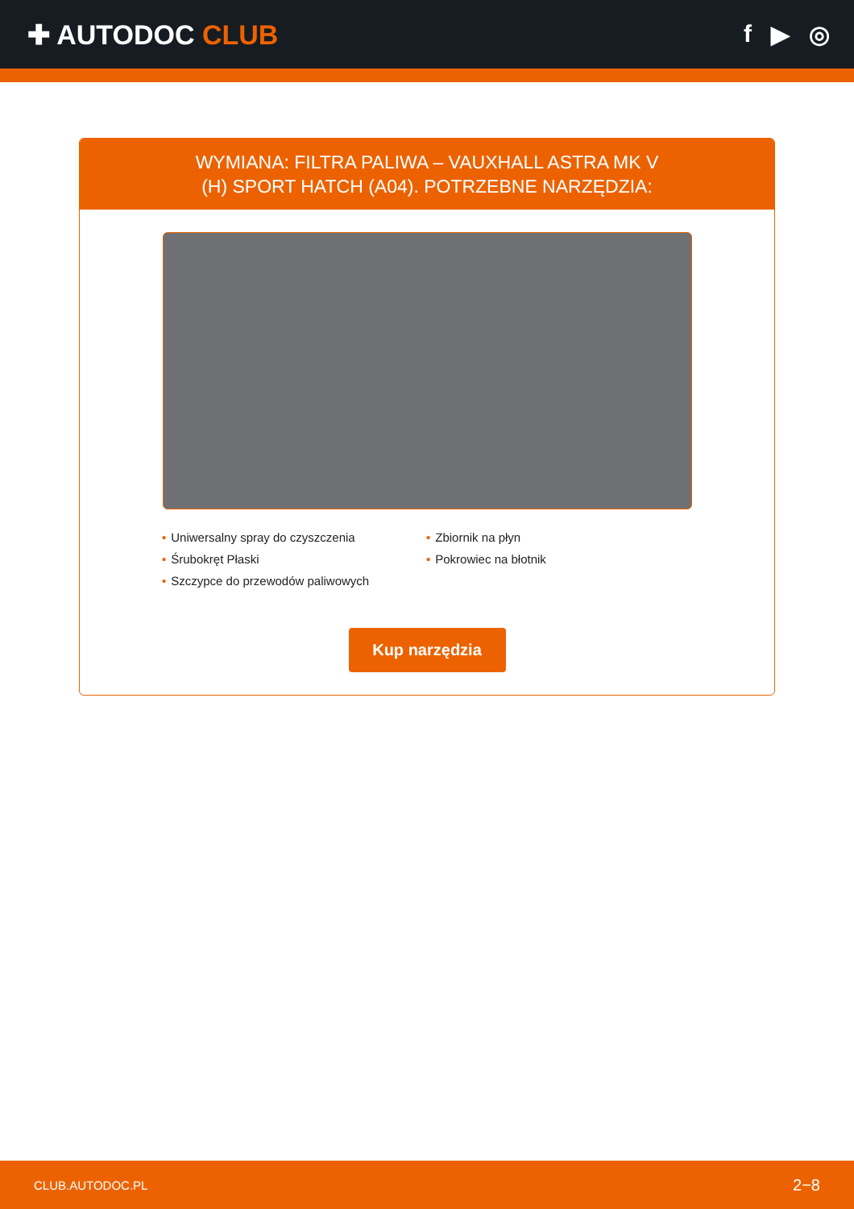✚ AUTODOC CLUB f ▶ ◎
WYMIANA: FILTRA PALIWA – VAUXHALL ASTRA MK V
(H) SPORT HATCH (A04). POTRZEBNE NARZĘDZIA:
• Uniwersalny spray do czyszczenia
• Śrubokręt Płaski
• Szczypce do przewodów paliwowych
• Zbiornik na płyn
• Pokrowiec na błotnik
Kup narzędzia
CLUB.AUTODOC.PL 2−8